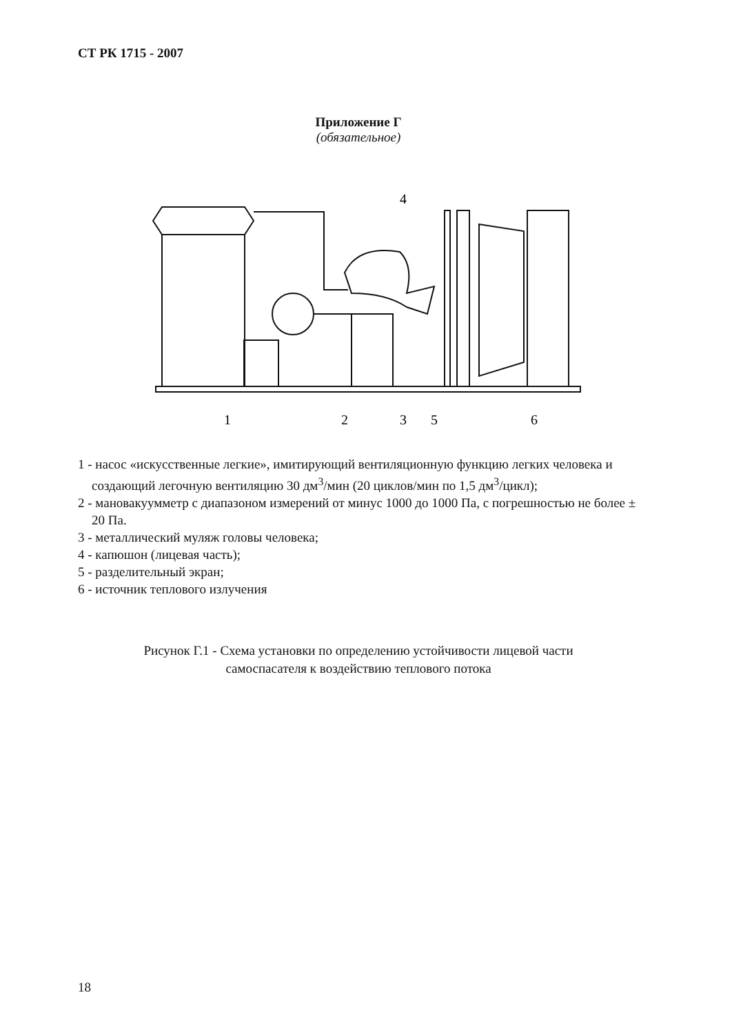СТ РК 1715 - 2007
Приложение Г
(обязательное)
4
1
2
3
5
6
1 - насос «искусственные легкие», имитирующий вентиляционную функцию легких человека и создающий легочную вентиляцию 30 дм<sup>3</sup>/мин (20 циклов/мин по 1,5 дм<sup>3</sup>/цикл);
2 - мановакуумметр с диапазоном измерений от минус 1000 до 1000 Па, с погрешностью не более ± 20 Па.
3 - металлический муляж головы человека;
4 - капюшон (лицевая часть);
5 - разделительный экран;
6 - источник теплового излучения
Рисунок Г.1 - Схема установки по определению устойчивости лицевой части
самоспасателя к воздействию теплового потока
18